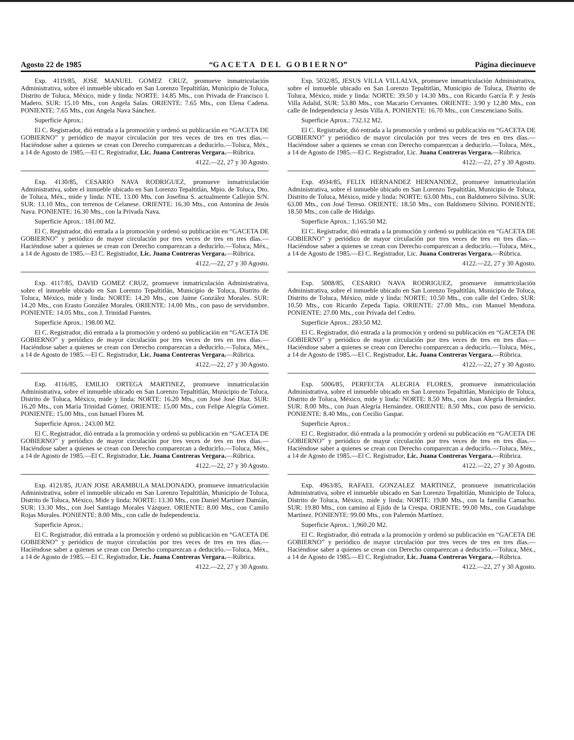Agosto 22 de 1985 “G A C E T A D E L G O B I E R N O” Página diecinueve
Exp. 4119/85, JOSE MANUEL GOMEZ CRUZ, promueve inmatriculación Administrativa, sobre el inmueble ubicado en San Lorenzo Tepaltitlán, Municipio de Toluca, Distrito de Toluca, México, mide y linda: NORTE: 14.85 Mts., con Privada de Francisco I. Madero. SUR: 15.10 Mts., con Angela Salas. ORIENTE: 7.65 Mts., con Elena Cadena. PONIENTE: 7.65 Mts., con Angela Nava Sánchez.
Superficie Aprox.:
El C. Registrador, dió entrada a la promoción y ordenó su publicación en “GACETA DE GOBIERNO” y periódico de mayor circulación por tres veces de tres en tres días.—Haciéndose saber a quienes se crean con Derecho comparezcan a deducirlo.—Toluca, Méx., a 14 de Agosto de 1985.—El C. Registrador, Lic. Juana Contreras Vergara.—Rúbrica.
4122.—22, 27 y 30 Agosto.
Exp. 4130/85, CESARIO NAVA RODRIGUEZ, promueve inmatriculación Administrativa, sobre el inmueble ubicado en San Lorenzo Tepaltitlán, Mpio. de Toluca, Dto. de Toluca, Méx., mide y linda: NTE. 13.00 Mts. con Josefina S. actualmente Callejón S/N. SUR: 13.10 Mts., con terrenos de Celanese. ORIENTE: 16.30 Mts., con Antonina de Jesús Nava. PONIENTE: 16.30 Mts., con la Privada Nava.
Superficie Aprox.: 181.00 M2.
El C. Registrador, dió entrada a la promoción y ordenó su publicación en “GACETA DE GOBIERNO” y periódico de mayor circulación por tres veces de tres en tres días.—Haciéndose saber a quienes se crean con Derecho comparezcan a deducirlo.—Toluca, Méx., a 14 de Agosto de 1985.—El C. Registrador, Lic. Juana Contreras Vergara.—Rúbrica.
4122.—22, 27 y 30 Agosto.
Exp. 4117/85, DAVID GOMEZ CRUZ, promueve inmatriculación Administrativa, sobre el inmueble ubicado en San Lorenzo Tepaltitlán, Municipio de Toluca, Distrito de Toluca, México, mide y linda: NORTE: 14.20 Mts., con Jaime González Morales. SUR: 14.20 Mts., con Erasto González Morales. ORIENTE: 14.00 Mts., con paso de servidumbre. PONIENTE: 14.05 Mts., con J. Trinidad Fuentes.
Superficie Aprox.: 198.00 M2.
El C. Registrador, dió entrada a la promoción y ordenó su publicación en “GACETA DE GOBIERNO” y periódico de mayor circulación por tres veces de tres en tres días.—Haciéndose saber a quienes se crean con Derecho comparezcan a deducirlo.—Toluca, Méx., a 14 de Agosto de 1985.—El C. Registrador, Lic. Juana Contreras Vergara.—Rúbrica.
4122.—22, 27 y 30 Agosto.
Exp. 4116/85, EMILIO ORTEGA MARTINEZ, promueve inmatriculación Administrativa, sobre el inmueble ubicado en San Lorenzo Tepaltitlán, Municipio de Toluca, Distrito de Toluca, México, mide y linda: NORTE: 16.20 Mts., con José José Díaz. SUR: 16.20 Mts., con María Trinidad Gómez. ORIENTE: 15.00 Mts., con Felipe Alegría Gómez. PONIENTE: 15.00 Mts., con Ismael Flores M.
Superficie Aprox.: 243.00 M2.
El C. Registrador, dió entrada a la promoción y ordenó su publicación en “GACETA DE GOBIERNO” y periódico de mayor circulación por tres veces de tres en tres días.—Haciéndose saber a quienes se crean con Derecho comparezcan a deducirlo.—Toluca, Méx., a 14 de Agosto de 1985.—El C. Registrador, Lic. Juana Contreras Vergara.—Rúbrica.
4122.—22, 27 y 30 Agosto.
Exp. 4121/85, JUAN JOSE ARAMBULA MALDONADO, promueve inmatriculación Administrativa, sobre el inmueble ubicado en San Lorenzo Tepaltitlán, Municipio de Toluca, Distrito de Toluca, México, Mide y linda: NORTE: 13.30 Mts., con Daniel Martínez Damián, SUR: 13.30 Mts., con Joel Santiago Morales Vázquez. ORIENTE: 8.00 Mts., con Camilo Rojas Morales. PONIENTE: 8.00 Mts., con calle de Independencia.
Superficie Aprox.:
El C. Registrador, dió entrada a la promoción y ordenó su publicación en “GACETA DE GOBIERNO” y periódico de mayor circulación por tres veces de tres en tres días.—Haciéndose saber a quienes se crean con Derecho comparezcan a deducirlo.—Toluca, Méx., a 14 de Agosto de 1985.—El C. Registrador, Lic. Juana Contreras Vergara.—Rúbrica.
4122.—22, 27 y 30 Agosto.
Exp. 5032/85, JESUS VILLA VILLALVA, promueve inmatriculación Administrativa, sobre el inmueble ubicado en San Lorenzo Tepaltitlán, Municipio de Toluca, Distrito de Toluca, México, mide y linda: NORTE: 39.50 y 14.30 Mts., con Ricardo García P. y Jesús Villa Adalid, SUR: 53.80 Mts., con Macario Cervantes. ORIENTE: 3.90 y 12.80 Mts., con calle de Independencia y Jesús Villa A. PONIENTE: 16.70 Mts., con Crescenciano Solís.
Superficie Aprox.: 732.12 M2.
El C. Registrador, dió entrada a la promoción y ordenó su publicación en “GACETA DE GOBIERNO” y periódico de mayor circulación por tres veces de tres en tres días.—Haciéndose saber a quienes se crean con Derecho comparezcan a deducirlo.—Toluca, Méx., a 14 de Agosto de 1985.—El C. Registrador, Lic. Juana Contreras Vergara.—Rúbrica.
4122.—22, 27 y 30 Agosto.
Exp. 4934/85, FELIX HERNANDEZ HERNANDEZ, promueve inmatriculación Administrativa, sobre el inmueble ubicado en San Lorenzo Tepaltitlán, Municipio de Toluca, Distrito de Toluca, México, mide y linda: NORTE: 63.00 Mts., con Baldomero Silvino. SUR: 63.00 Mts., con José Tereso. ORIENTE: 18.50 Mts., con Baldomero Silvino. PONIENTE: 18.50 Mts., con calle de Hidalgo.
Superficie Aprox.: 1,165.50 M2.
El C. Registrador, dió entrada a la promoción y ordenó su publicación en “GACETA DE GOBIERNO” y periódico de mayor circulación por tres veces de tres en tres días.—Haciéndose saber a quienes se crean con Derecho comparezcan a deducirlo.—Toluca, Méx., a 14 de Agosto de 1985.—El C. Registrador, Lic. Juana Contreras Vergara.—Rúbrica.
4122.—22, 27 y 30 Agosto.
Exp. 5008/85, CESARIO NAVA RODRIGUEZ, promueve inmatriculación Administrativa, sobre el inmueble ubicado en San Lorenzo Tepaltitlán, Municipio de Toluca, Distrito de Toluca, México, mide y linda: NORTE: 10.50 Mts., con calle del Cedro. SUR: 10.50 Mts., con Ricardo Zepeda Tapia. ORIENTE: 27.00 Mts., con Manuel Mendoza. PONIENTE: 27.00 Mts., con Privada del Cedro.
Superficie Aprox.: 283.50 M2.
El C. Registrador, dió entrada a la promoción y ordenó su publicación en “GACETA DE GOBIERNO” y periódico de mayor circulación por tres veces de tres en tres días.—Haciéndose saber a quienes se crean con Derecho comparezcan a deducirlo.—Toluca, Méx., a 14 de Agosto de 1985.—El C. Registrador, Lic. Juana Contreras Vergara.—Rúbrica.
4122.—22, 27 y 30 Agosto.
Exp. 5006/85, PERFECTA ALEGRIA FLORES, promueve inmatriculación Administrativa, sobre el inmueble ubicado en San Lorenzo Tepaltitlán, Municipio de Toluca, Distrito de Toluca, México, mide y linda: NORTE: 8.50 Mts., con Juan Alegría Hernández. SUR: 8.00 Mts., con Juan Alegría Hernández. ORIENTE: 8.50 Mts., con paso de servicio. PONIENTE: 8.40 Mts., con Cecilio Gaspar.
Superficie Aprox.:
El C. Registrador, dió entrada a la promoción y ordenó su publicación en “GACETA DE GOBIERNO” y periódico de mayor circulación por tres veces de tres en tres días.—Haciéndose saber a quienes se crean con Derecho comparezcan a deducirlo.—Toluca, Méx., a 14 de Agosto de 1985.—El C. Registrador, Lic. Juana Contreras Vergara.—Rúbrica.
4122.—22, 27 y 30 Agosto.
Exp. 4963/85, RAFAEL GONZALEZ MARTINEZ, promueve inmatriculación Administrativa, sobre el inmueble ubicado en San Lorenzo Tepaltitlán, Municipio de Toluca, Distrito de Toluca, México, mide y linda: NORTE: 19.80 Mts., con la familia Camacho. SUR: 19.80 Mts., con camino al Ejido de la Crespa. ORIENTE: 99.00 Mts., con Guadalupe Martínez. PONIENTE: 99.00 Mts., con Palemón Martínez.
Superficie Aprox.: 1,960.20 M2.
El C. Registrador, dió entrada a la promoción y ordenó su publicación en “GACETA DE GOBIERNO” y periódico de mayor circulación por tres veces de tres en tres días.—Haciéndose saber a quienes se crean con Derecho comparezcan a deducirlo.—Toluca, Méx., a 14 de Agosto de 1985.—El C. Registrador, Lic. Juana Contreras Vergara.—Rúbrica.
4122.—22, 27 y 30 Agosto.